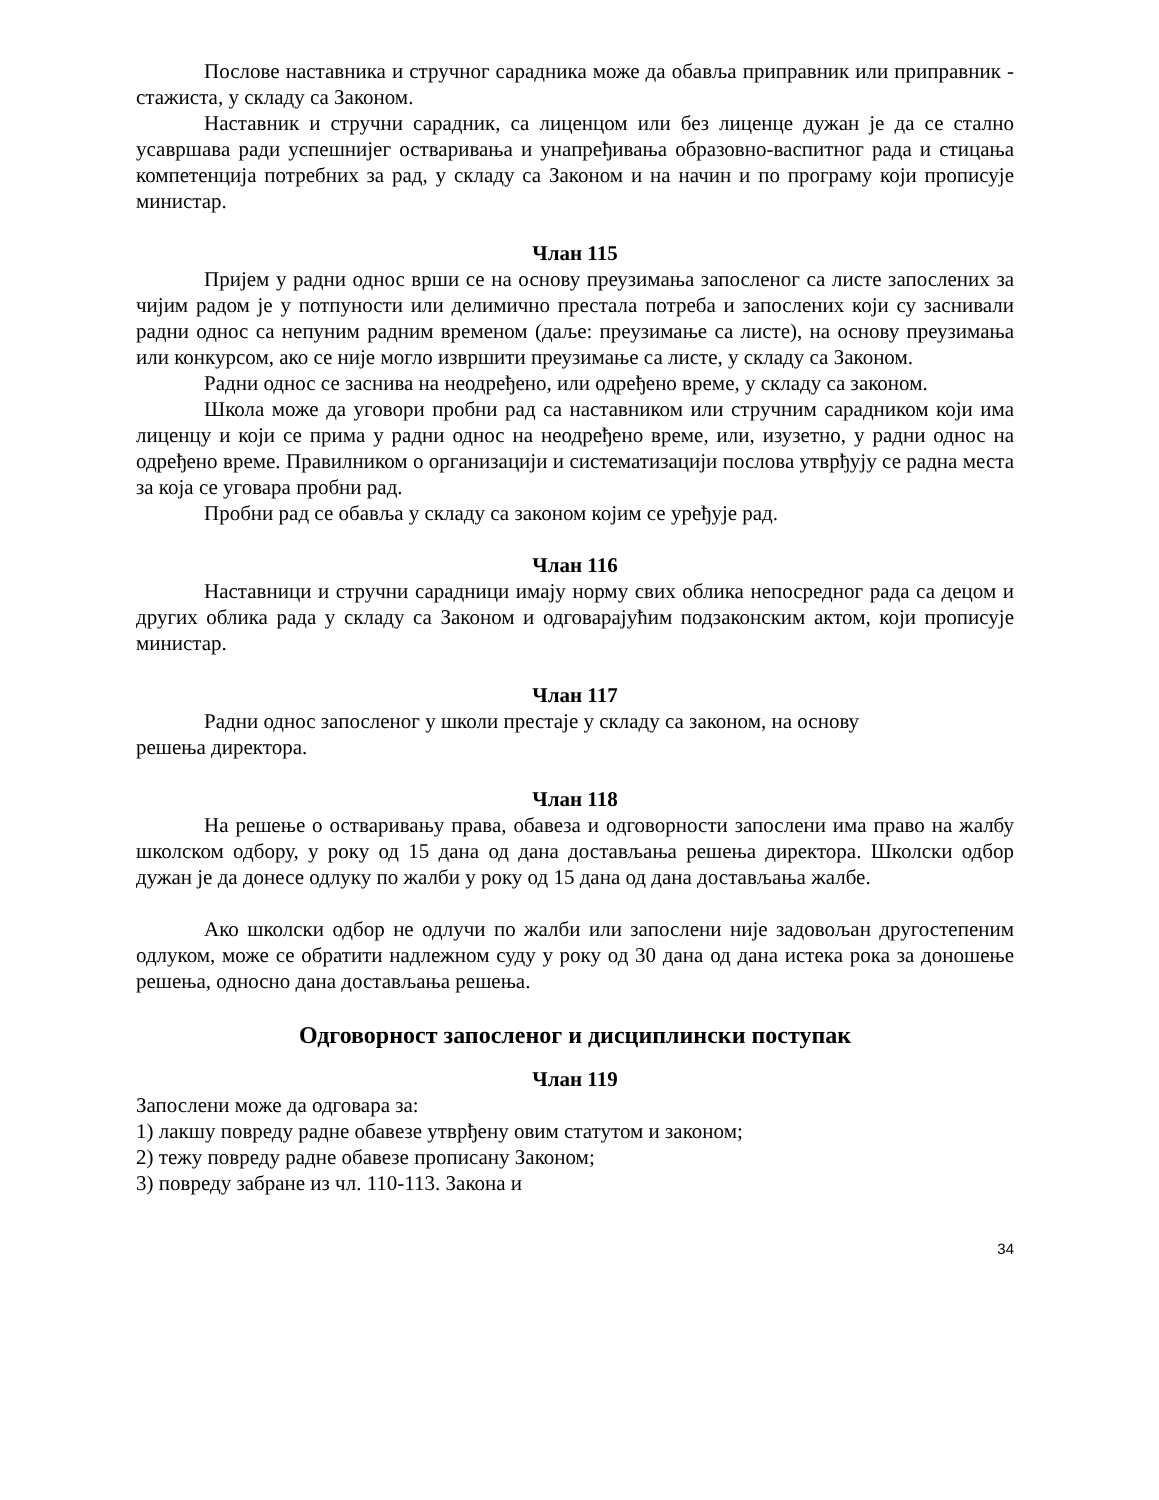Послове наставника и стручног сарадника може да обавља приправник или приправник - стажиста, у складу са Законом.
Наставник и стручни сарадник, са лиценцом или без лиценце дужан је да се стално усавршава ради успешнијег остваривања и унапређивања образовно-васпитног рада и стицања компетенција потребних за рад, у складу са Законом и на начин и по програму који прописује министар.
Члан 115
Пријем у радни однос врши се на основу преузимања запосленог са листе запослених за чијим радом је у потпуности или делимично престала потреба и запослених који су заснивали радни однос са непуним радним временом (даље: преузимање са листе), на основу преузимања или конкурсом, ако се није могло извршити преузимање са листе, у складу са Законом.
Радни однос се заснива на неодређено, или одређено време, у складу са законом.
Школа може да уговори пробни рад са наставником или стручним сарадником који има лиценцу и који се прима у радни однос на неодређено време, или, изузетно, у радни однос на одређено време. Правилником о организацији и систематизацији послова утврђују се радна места за која се уговара пробни рад.
Пробни рад се обавља у складу са законом којим се уређује рад.
Члан 116
Наставници и стручни сарадници имају норму свих облика непосредног рада са децом и других облика рада у складу са Законом и одговарајућим подзаконским актом, који прописује министар.
Члан 117
Радни однос запосленог у школи престаје у складу са законом, на основу
решења директора.
Члан 118
На решење о остваривању права, обавеза и одговорности запослени има право на жалбу школском одбору, у року од 15 дана од дана достављања решења директора. Школски одбор дужан је да донесе одлуку по жалби у року од 15 дана од дана достављања жалбе.
Ако школски одбор не одлучи по жалби или запослени није задовољан другостепеним одлуком, може се обратити надлежном суду у року од 30 дана од дана истека рока за доношење решења, односно дана достављања решења.
Одговорност запосленог и дисциплински поступак
Члан 119
Запослени може да одговара за:
1) лакшу повреду радне обавезе утврђену овим статутом и законом;
2) тежу повреду радне обавезе прописану Законом;
3) повреду забране из чл. 110-113. Закона и
34